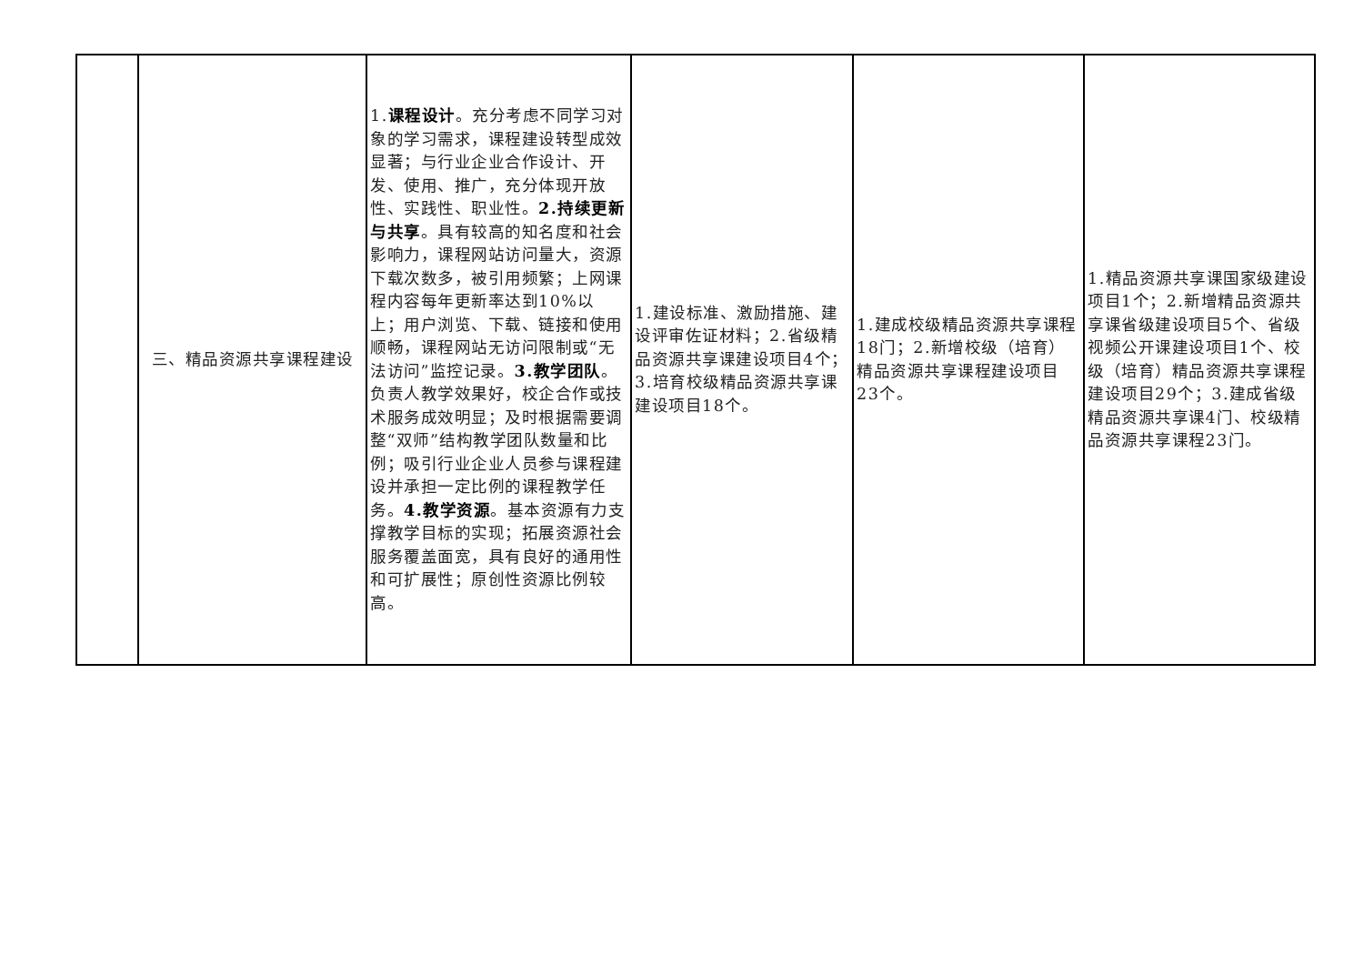| | 三、精品资源共享课程建设 | 1. 课程设计 。充分考虑不同学习对象的学习需求，课程建设转型成效显著；与行业企业合作设计、开发、使用、推广，充分体现开放性、实践性、职业性。 2.持续更新与共享 。具有较高的知名度和社会影响力，课程网站访问量大，资源下载次数多，被引用频繁；上网课程内容每年更新率达到10%以上；用户浏览、下载、链接和使用顺畅，课程网站无访问限制或“无法访问”监控记录。 3.教学团队 。负责人教学效果好，校企合作或技术服务成效明显；及时根据需要调整“双师”结构教学团队数量和比例；吸引行业企业人员参与课程建设并承担一定比例的课程教学任务。 4.教学资源 。基本资源有力支撑教学目标的实现；拓展资源社会服务覆盖面宽，具有良好的通用性和可扩展性；原创性资源比例较高。 | 1.建设标准、激励措施、建设评审佐证材料；2.省级精品资源共享课建设项目4个；3.培育校级精品资源共享课建设项目18个。 | 1.建成校级精品资源共享课程18门；2.新增校级（培育）精品资源共享课程建设项目23个。 | 1.精品资源共享课国家级建设项目1个；2.新增精品资源共享课省级建设项目5个、省级视频公开课建设项目1个、校级（培育）精品资源共享课程建设项目29个；3.建成省级精品资源共享课4门、校级精品资源共享课程23门。 |